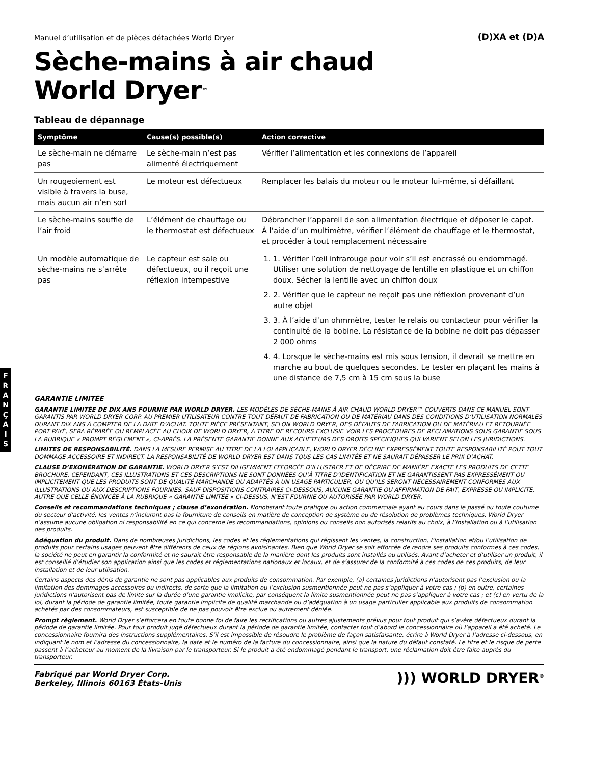F
R
A
N
Ç
A
I
S
Manuel d’utilisation et de pièces détachées World Dryer (D)XA et (D)A
Sèche-mains à air chaud
World Dryer<sup>™</sup>
Tableau de dépannage
| Symptôme | Cause(s) possible(s) | Action corrective |
| --- | --- | --- |
| Le sèche-main ne démarre pas | Le sèche-main n’est pas alimenté électriquement | Vérifier l’alimentation et les connexions de l’appareil |
| Un rougeoiement est visible à travers la buse, mais aucun air n’en sort | Le moteur est défectueux | Remplacer les balais du moteur ou le moteur lui-même, si défaillant |
| Le sèche-mains souffle de l’air froid | L’élément de chauffage ou le thermostat est défectueux | Débrancher l’appareil de son alimentation électrique et déposer le capot. À l’aide d’un multimètre, vérifier l’élément de chauffage et le thermostat, et procéder à tout remplacement nécessaire |
| Un modèle automatique de sèche-mains ne s’arrête pas | Le capteur est sale ou défectueux, ou il reçoit une réflexion intempestive | 1. 1. Vérifier l’œil infrarouge pour voir s’il est encrassé ou endommagé. Utiliser une solution de nettoyage de lentille en plastique et un chiffon doux. Sécher la lentille avec un chiffon doux 2. 2. Vérifier que le capteur ne reçoit pas une réflexion provenant d’un autre objet 3. 3. À l’aide d’un ohmmètre, tester le relais ou contacteur pour vérifier la continuité de la bobine. La résistance de la bobine ne doit pas dépasser 2 000 ohms 4. 4. Lorsque le sèche-mains est mis sous tension, il devrait se mettre en marche au bout de quelques secondes. Le tester en plaçant les mains à une distance de 7,5 cm à 15 cm sous la buse |
GARANTIE LIMITÉE
GARANTIE LIMITÉE DE DIX ANS FOURNIE PAR WORLD DRYER. LES MODÈLES DE SÈCHE-MAINS À AIR CHAUD WORLD DRYER™ COUVERTS DANS CE MANUEL SONT GARANTIS PAR WORLD DRYER CORP. AU PREMIER UTILISATEUR CONTRE TOUT DÉFAUT DE FABRICATION OU DE MATÉRIAU DANS DES CONDITIONS D’UTILISATION NORMALES DURANT DIX ANS À COMPTER DE LA DATE D’ACHAT. TOUTE PIÈCE PRÉSENTANT, SELON WORLD DRYER, DES DÉFAUTS DE FABRICATION OU DE MATÉRIAU ET RETOURNÉE PORT PAYÉ, SERA RÉPARÉE OU REMPLACÉE AU CHOIX DE WORLD DRYER, À TITRE DE RECOURS EXCLUSIF. VOIR LES PROCÉDURES DE RÉCLAMATIONS SOUS GARANTIE SOUS LA RUBRIQUE « PROMPT RÈGLEMENT », CI-APRÈS. LA PRÉSENTE GARANTIE DONNE AUX ACHETEURS DES DROITS SPÉCIFIQUES QUI VARIENT SELON LES JURIDICTIONS.
LIMITES DE RESPONSABILITÉ. DANS LA MESURE PERMISE AU TITRE DE LA LOI APPLICABLE, WORLD DRYER DÉCLINE EXPRESSÉMENT TOUTE RESPONSABILITÉ POUT TOUT DOMMAGE ACCESSOIRE ET INDIRECT. LA RESPONSABILITÉ DE WORLD DRYER EST DANS TOUS LES CAS LIMITÉE ET NE SAURAIT DÉPASSER LE PRIX D’ACHAT.
CLAUSE D’EXONÉRATION DE GARANTIE. WORLD DRYER S’EST DILIGEMMENT EFFORCÉE D’ILLUSTRER ET DE DÉCRIRE DE MANIÈRE EXACTE LES PRODUITS DE CETTE BROCHURE. CEPENDANT, CES ILLUSTRATIONS ET CES DESCRIPTIONS NE SONT DONNÉES QU’À TITRE D’IDENTIFICATION ET NE GARANTISSENT PAS EXPRESSÉMENT OU IMPLICITEMENT QUE LES PRODUITS SONT DE QUALITÉ MARCHANDE OU ADAPTÉS À UN USAGE PARTICULIER, OU QU’ILS SERONT NÉCESSAIREMENT CONFORMES AUX ILLUSTRATIONS OU AUX DESCRIPTIONS FOURNIES. SAUF DISPOSITIONS CONTRAIRES CI-DESSOUS, AUCUNE GARANTIE OU AFFIRMATION DE FAIT, EXPRESSE OU IMPLICITE, AUTRE QUE CELLE ÉNONCÉE À LA RUBRIQUE « GARANTIE LIMITÉE » CI-DESSUS, N’EST FOURNIE OU AUTORISÉE PAR WORLD DRYER.
Conseils et recommandations techniques ; clause d’exonération. Nonobstant toute pratique ou action commerciale ayant eu cours dans le passé ou toute coutume du secteur d’activité, les ventes n’incluront pas la fourniture de conseils en matière de conception de système ou de résolution de problèmes techniques. World Dryer n’assume aucune obligation ni responsabilité en ce qui concerne les recommandations, opinions ou conseils non autorisés relatifs au choix, à l’installation ou à l’utilisation des produits.
Adéquation du produit. Dans de nombreuses juridictions, les codes et les réglementations qui régissent les ventes, la construction, l’installation et/ou l’utilisation de produits pour certains usages peuvent être différents de ceux de régions avoisinantes. Bien que World Dryer se soit efforcée de rendre ses produits conformes à ces codes, la société ne peut en garantir la conformité et ne saurait être responsable de la manière dont les produits sont installés ou utilisés. Avant d’acheter et d’utiliser un produit, il est conseillé d’étudier son application ainsi que les codes et réglementations nationaux et locaux, et de s’assurer de la conformité à ces codes de ces produits, de leur installation et de leur utilisation.
Certains aspects des dénis de garantie ne sont pas applicables aux produits de consommation. Par exemple, (a) certaines juridictions n’autorisent pas l’exclusion ou la limitation des dommages accessoires ou indirects, de sorte que la limitation ou l’exclusion susmentionnée peut ne pas s’appliquer à votre cas ; (b) en outre, certaines juridictions n’autorisent pas de limite sur la durée d’une garantie implicite, par conséquent la limite susmentionnée peut ne pas s’appliquer à votre cas ; et (c) en vertu de la loi, durant la période de garantie limitée, toute garantie implicite de qualité marchande ou d’adéquation à un usage particulier applicable aux produits de consommation achetés par des consommateurs, est susceptible de ne pas pouvoir être exclue ou autrement déniée.
Prompt règlement. World Dryer s’efforcera en toute bonne foi de faire les rectifications ou autres ajustements prévus pour tout produit qui s’avère défectueux durant la période de garantie limitée. Pour tout produit jugé défectueux durant la période de garantie limitée, contacter tout d’abord le concessionnaire où l’appareil a été acheté. Le concessionnaire fournira des instructions supplémentaires. S’il est impossible de résoudre le problème de façon satisfaisante, écrire à World Dryer à l’adresse ci-dessous, en indiquant le nom et l’adresse du concessionnaire, la date et le numéro de la facture du concessionnaire, ainsi que la nature du défaut constaté. Le titre et le risque de perte passent à l’acheteur au moment de la livraison par le transporteur. Si le produit a été endommagé pendant le transport, une réclamation doit être faite auprès du transporteur.
Fabriqué par World Dryer Corp.
Berkeley, Illinois 60163 États-Unis
))) WORLD DRYER<sup>®</sup>